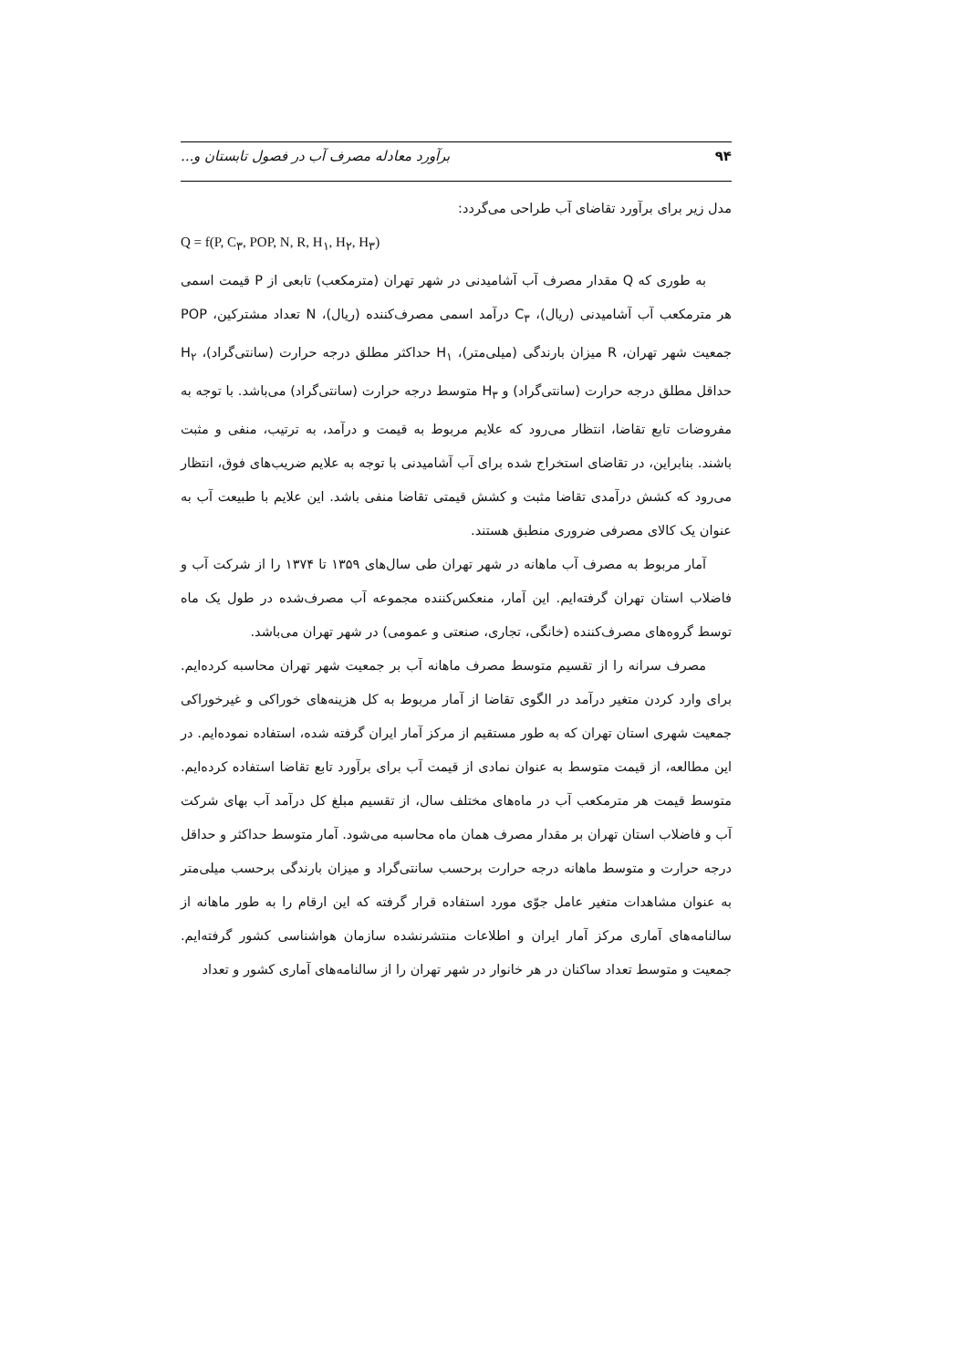۹۴ برآورد معادله مصرف آب در فصول تابستان و...
مدل زیر برای برآورد تقاضای آب طراحی می‌گردد:
Q = f(P, C<sub>۳</sub>, POP, N, R, H<sub>۱</sub>, H<sub>۲</sub>, H<sub>۳</sub>)
به طوری که Q مقدار مصرف آب آشامیدنی در شهر تهران (مترمکعب) تابعی از P قیمت اسمی هر مترمکعب آب آشامیدنی (ریال)، C<sub>۳</sub> درآمد اسمی مصرف‌کننده (ریال)، N تعداد مشترکین، POP جمعیت شهر تهران، R میزان بارندگی (میلی‌متر)، H<sub>۱</sub> حداکثر مطلق درجه حرارت (سانتی‌گراد)، H<sub>۲</sub> حداقل مطلق درجه حرارت (سانتی‌گراد) و H<sub>۳</sub> متوسط درجه حرارت (سانتی‌گراد) می‌باشد. با توجه به مفروضات تابع تقاضا، انتظار می‌رود که علایم مربوط به قیمت و درآمد، به ترتیب، منفی و مثبت باشند. بنابراین، در تقاضای استخراج شده برای آب آشامیدنی با توجه به علایم ضریب‌های فوق، انتظار می‌رود که کشش درآمدی تقاضا مثبت و کشش قیمتی تقاضا منفی باشد. این علایم با طبیعت آب به عنوان یک کالای مصرفی ضروری منطبق هستند.
آمار مربوط به مصرف آب ماهانه در شهر تهران طی سال‌های ۱۳۵۹ تا ۱۳۷۴ را از شرکت آب و فاضلاب استان تهران گرفته‌ایم. این آمار، منعکس‌کننده مجموعه آب مصرف‌شده در طول یک ماه توسط گروه‌های مصرف‌کننده (خانگی، تجاری، صنعتی و عمومی) در شهر تهران می‌باشد.
مصرف سرانه را از تقسیم متوسط مصرف ماهانه آب بر جمعیت شهر تهران محاسبه کرده‌ایم. برای وارد کردن متغیر درآمد در الگوی تقاضا از آمار مربوط به کل هزینه‌های خوراکی و غیرخوراکی جمعیت شهری استان تهران که به طور مستقیم از مرکز آمار ایران گرفته شده، استفاده نموده‌ایم. در این مطالعه، از قیمت متوسط به عنوان نمادی از قیمت آب برای برآورد تابع تقاضا استفاده کرده‌ایم. متوسط قیمت هر مترمکعب آب در ماه‌های مختلف سال، از تقسیم مبلغ کل درآمد آب بهای شرکت آب و فاضلاب استان تهران بر مقدار مصرف همان ماه محاسبه می‌شود. آمار متوسط حداکثر و حداقل درجه حرارت و متوسط ماهانه درجه حرارت برحسب سانتی‌گراد و میزان بارندگی برحسب میلی‌متر به عنوان مشاهدات متغیر عامل جوّی مورد استفاده قرار گرفته که این ارقام را به طور ماهانه از سالنامه‌های آماری مرکز آمار ایران و اطلاعات منتشرنشده سازمان هواشناسی کشور گرفته‌ایم. جمعیت و متوسط تعداد ساکنان در هر خانوار در شهر تهران را از سالنامه‌های آماری کشور و تعداد